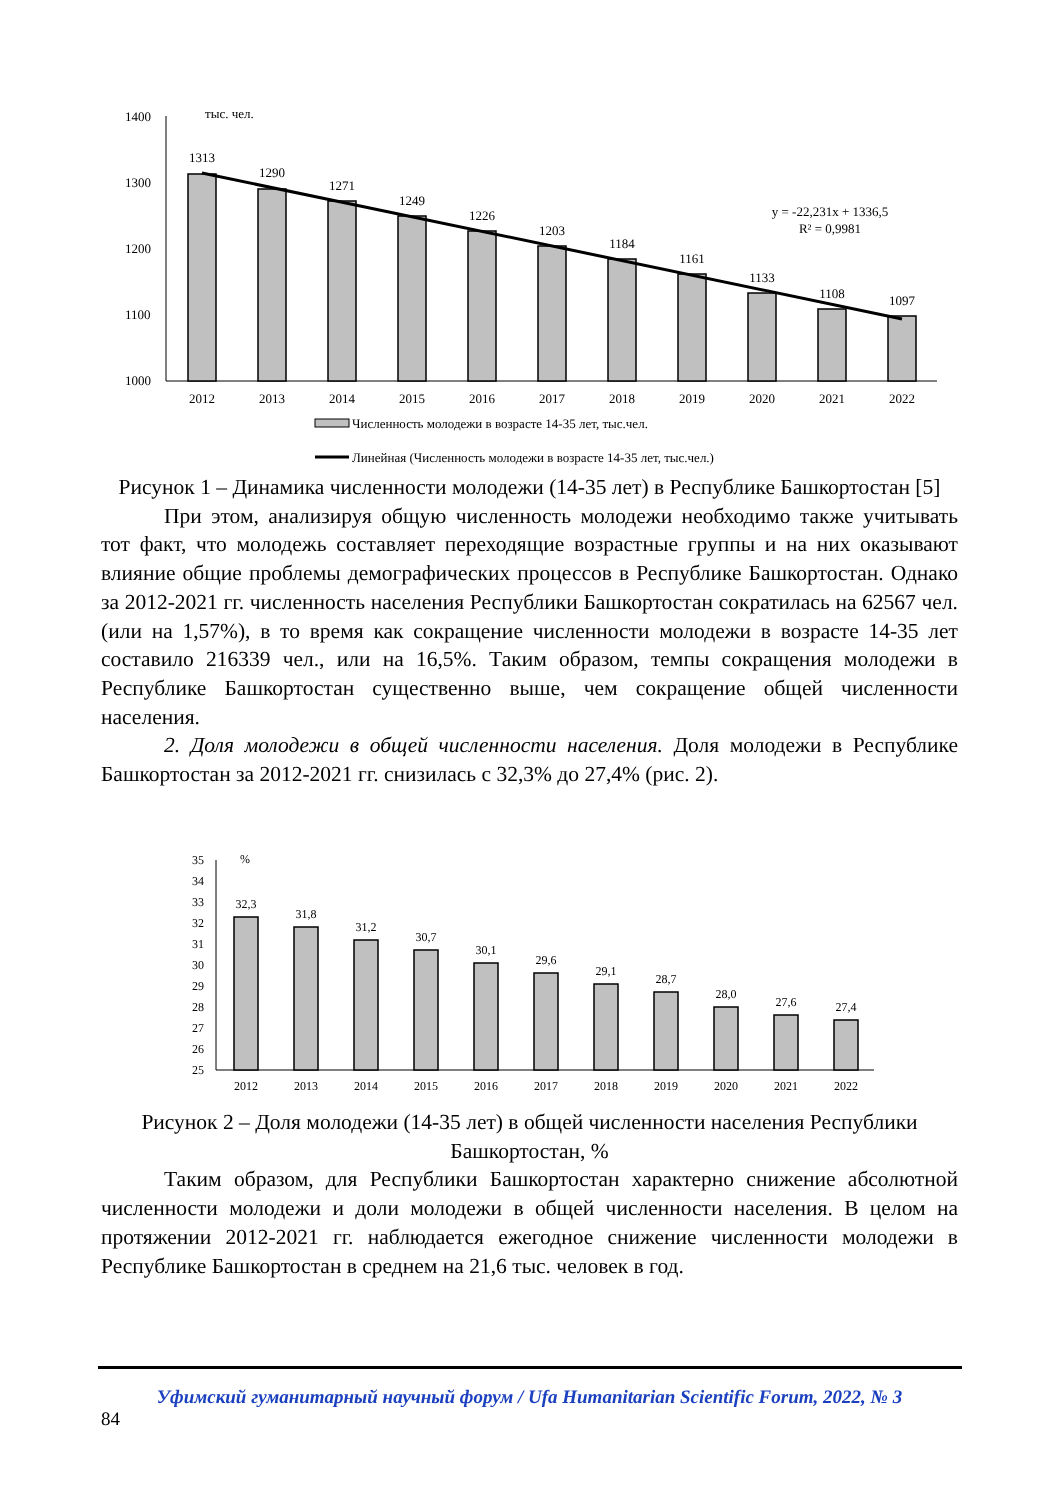1400
1300
1200
1100
1000
тыс. чел.
1313
1290
1271
1249
1226
1203
1184
1161
1133
1108
1097
2012
2013
2014
2015
2016
2017
2018
2019
2020
2021
2022
y = -22,231x + 1336,5
R² = 0,9981
Численность молодежи в возрасте 14-35 лет, тыс.чел.
Линейная (Численность молодежи в возрасте 14-35 лет, тыс.чел.)
Рисунок 1 – Динамика численности молодежи (14-35 лет) в Республике Башкортостан [5]
При этом, анализируя общую численность молодежи необходимо также учитывать тот факт, что молодежь составляет переходящие возрастные группы и на них оказывают влияние общие проблемы демографических процессов в Республике Башкортостан. Однако за 2012-2021 гг. численность населения Республики Башкортостан сократилась на 62567 чел. (или на 1,57%), в то время как сокращение численности молодежи в возрасте 14-35 лет составило 216339 чел., или на 16,5%. Таким образом, темпы сокращения молодежи в Республике Башкортостан существенно выше, чем сокращение общей численности населения.
2. Доля молодежи в общей численности населения. Доля молодежи в Республике Башкортостан за 2012-2021 гг. снизилась с 32,3% до 27,4% (рис. 2).
35
34
33
32
31
30
29
28
27
26
25
%
32,3
31,8
31,2
30,7
30,1
29,6
29,1
28,7
28,0
27,6
27,4
2012
2013
2014
2015
2016
2017
2018
2019
2020
2021
2022
Рисунок 2 – Доля молодежи (14-35 лет) в общей численности населения Республики Башкортостан, %
Таким образом, для Республики Башкортостан характерно снижение абсолютной численности молодежи и доли молодежи в общей численности населения. В целом на протяжении 2012-2021 гг. наблюдается ежегодное снижение численности молодежи в Республике Башкортостан в среднем на 21,6 тыс. человек в год.
Уфимский гуманитарный научный форум / Ufa Humanitarian Scientific Forum, 2022, № 3
84